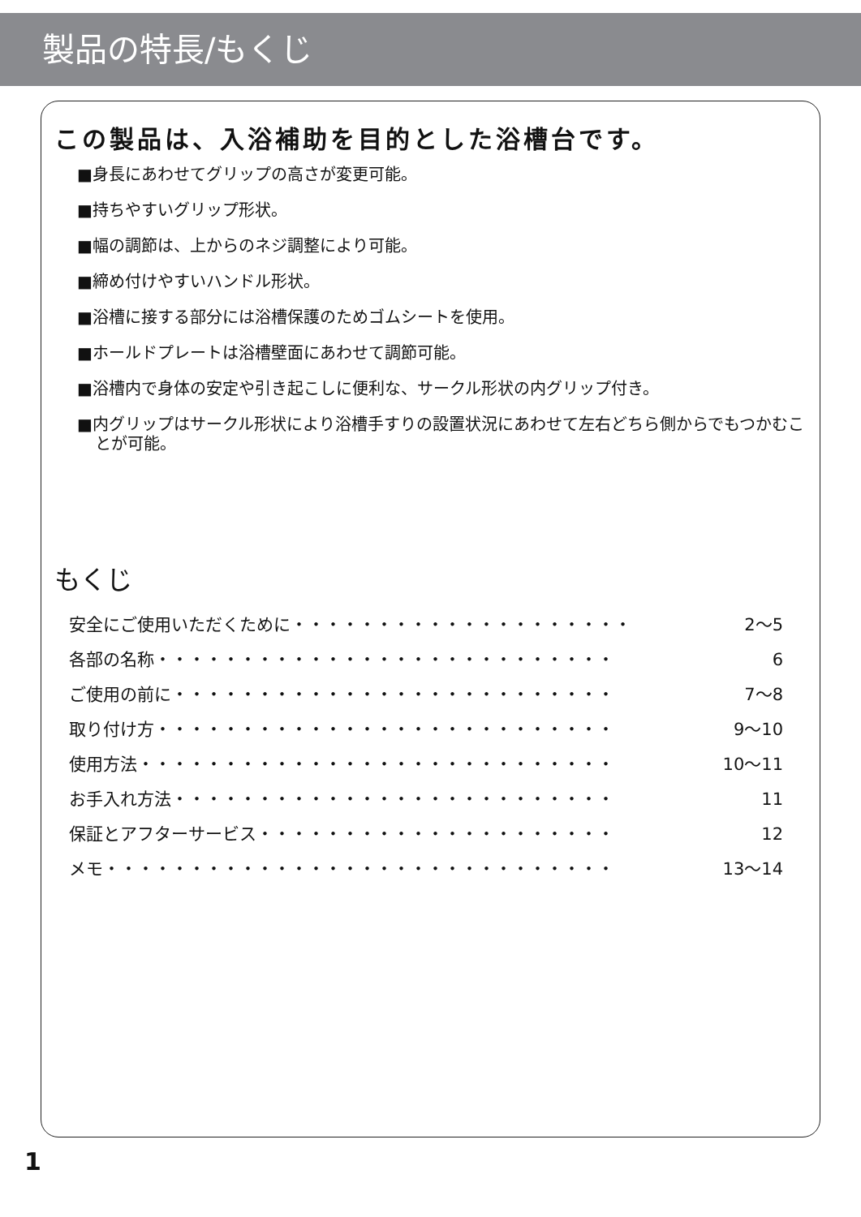製品の特長/もくじ
この製品は、入浴補助を目的とした浴槽台です。
■身長にあわせてグリップの高さが変更可能。
■持ちやすいグリップ形状。
■幅の調節は、上からのネジ調整により可能。
■締め付けやすいハンドル形状。
■浴槽に接する部分には浴槽保護のためゴムシートを使用。
■ホールドプレートは浴槽壁面にあわせて調節可能。
■浴槽内で身体の安定や引き起こしに便利な、サークル形状の内グリップ付き。
■内グリップはサークル形状により浴槽手すりの設置状況にあわせて左右どちら側からでもつかむことが可能。
もくじ
安全にご使用いただくために・・・・・・・・・・・・・・・・・・・・ 2〜5
各部の名称・・・・・・・・・・・・・・・・・・・・・・・・・・・ 6
ご使用の前に・・・・・・・・・・・・・・・・・・・・・・・・・・ 7〜8
取り付け方・・・・・・・・・・・・・・・・・・・・・・・・・・・ 9〜10
使用方法・・・・・・・・・・・・・・・・・・・・・・・・・・・・ 10〜11
お手入れ方法・・・・・・・・・・・・・・・・・・・・・・・・・・ 11
保証とアフターサービス・・・・・・・・・・・・・・・・・・・・・ 12
メモ・・・・・・・・・・・・・・・・・・・・・・・・・・・・・・ 13〜14
1